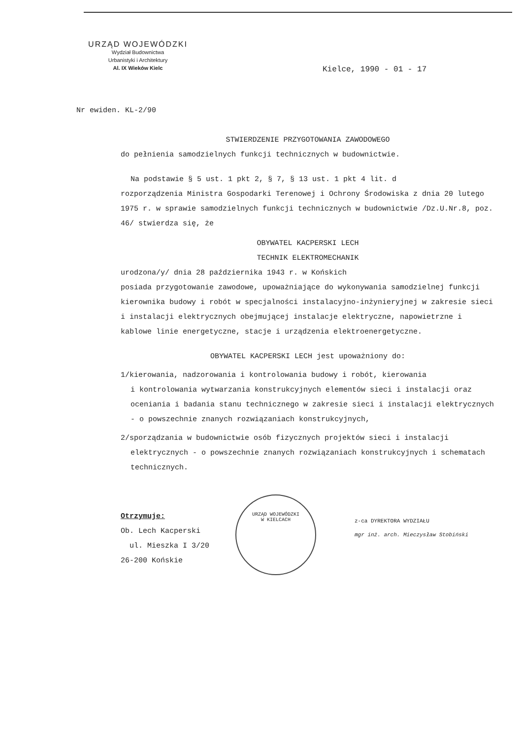URZĄD WOJEWÓDZKI
Wydział Budownictwa
Urbanistyki i Architektury
Al. IX Wieków Kielc
Kielce, 1990 - 01 - 17
Nr ewiden. KL-2/90
STWIERDZENIE PRZYGOTOWANIA ZAWODOWEGO
do pełnienia samodzielnych funkcji technicznych w budownictwie.
Na podstawie § 5 ust. 1 pkt 2, § 7, § 13 ust. 1 pkt 4 lit. d
rozporządzenia Ministra Gospodarki Terenowej i Ochrony Środowiska z dnia 20 lutego 1975 r. w sprawie samodzielnych funkcji technicznych w budownictwie /Dz.U.Nr.8, poz. 46/ stwierdza się, że
OBYWATEL KACPERSKI LECH
TECHNIK ELEKTROMECHANIK
urodzona/y/ dnia 28 października 1943 r. w Końskich
posiada przygotowanie zawodowe, upoważniające do wykonywania samodzielnej funkcji kierownika budowy i robót w specjalności instalacyjno-inżynieryjnej w zakresie sieci i instalacji elektrycznych obejmującej instalacje elektryczne, napowietrzne i kablowe linie energetyczne, stacje i urządzenia elektroenergetyczne.
OBYWATEL KACPERSKI LECH jest upoważniony do:
1/kierowania, nadzorowania i kontrolowania budowy i robót, kierowania
i kontrolowania wytwarzania konstrukcyjnych elementów sieci i instalacji oraz oceniania i badania stanu technicznego w zakresie sieci i instalacji elektrycznych - o powszechnie znanych rozwiązaniach konstrukcyjnych,
2/sporządzania w budownictwie osób fizycznych projektów sieci i instalacji
elektrycznych - o powszechnie znanych rozwiązaniach konstrukcyjnych i schematach technicznych.
Otrzymuje:
Ob. Lech Kacperski
ul. Mieszka I 3/20
26-200 Końskie
URZĄD WOJEWÓDZKI
W KIELCACH
z-ca DYREKTORA WYDZIAŁU
mgr inż. arch. Mieczysław Stobiński